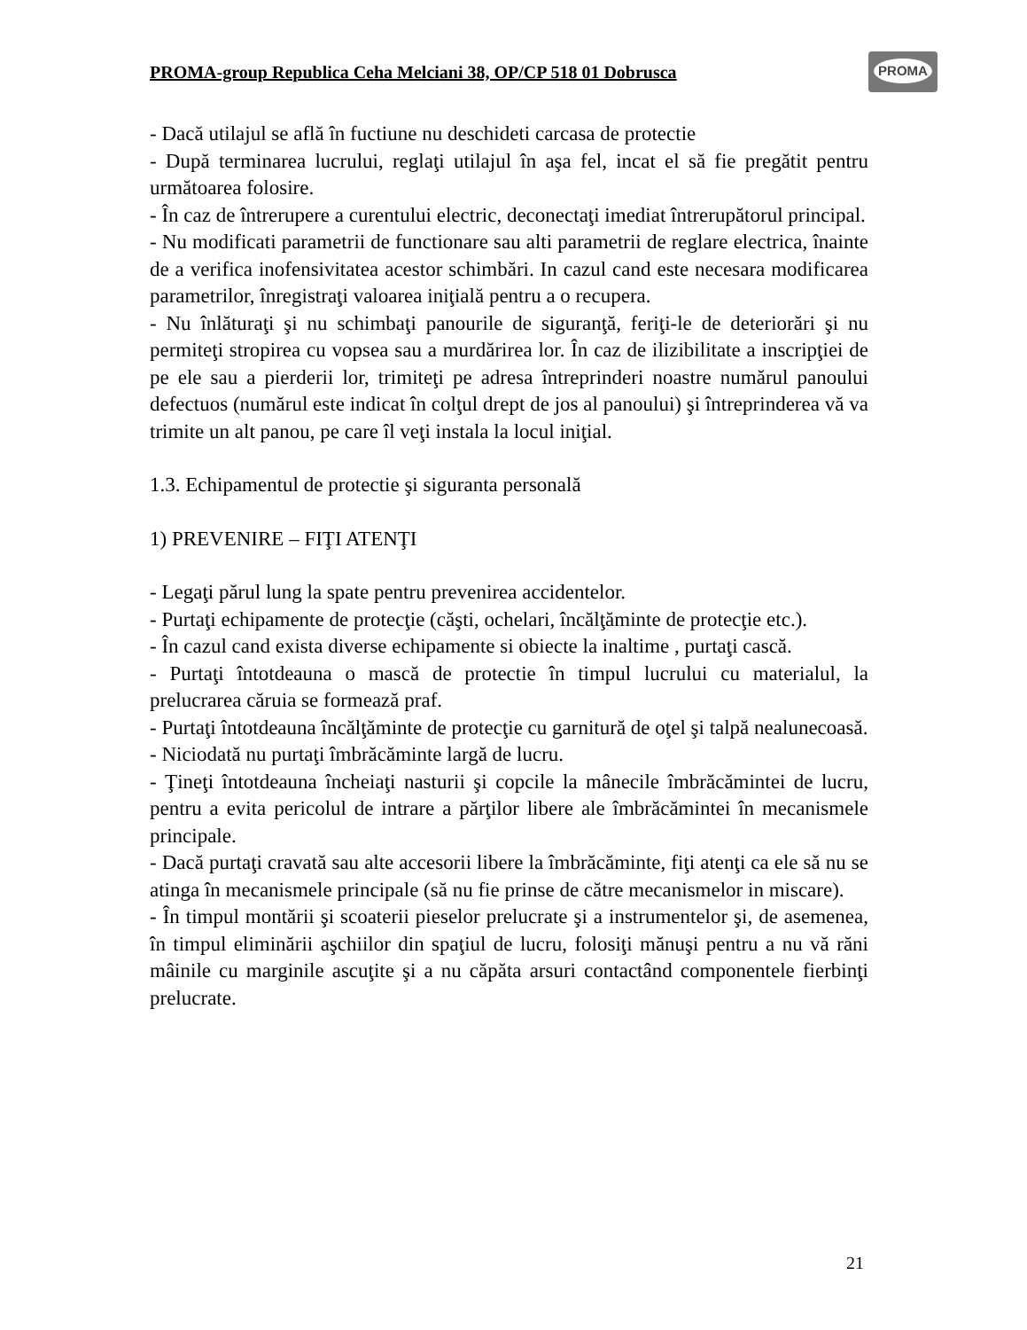PROMA-group Republica Ceha Melciani 38, OP/CP 518 01 Dobrusca
PROMA
- Dacă utilajul se află în fuctiune nu deschideti carcasa de protectie
- După terminarea lucrului, reglaţi utilajul în aşa fel, incat el să fie pregătit pentru următoarea folosire.
- În caz de întrerupere a curentului electric, deconectaţi imediat întrerupătorul principal.
- Nu modificati parametrii de functionare sau alti parametrii de reglare electrica, înainte de a verifica inofensivitatea acestor schimbări. In cazul cand este necesara modificarea parametrilor, înregistraţi valoarea iniţială pentru a o recupera.
- Nu înlăturaţi şi nu schimbaţi panourile de siguranţă, feriţi-le de deteriorări şi nu permiteţi stropirea cu vopsea sau a murdărirea lor. În caz de ilizibilitate a inscripţiei de pe ele sau a pierderii lor, trimiteţi pe adresa întreprinderi noastre numărul panoului defectuos (numărul este indicat în colţul drept de jos al panoului) şi întreprinderea vă va trimite un alt panou, pe care îl veţi instala la locul iniţial.
1.3. Echipamentul de protectie şi siguranta personală
1) PREVENIRE – FIŢI ATENŢI
- Legaţi părul lung la spate pentru prevenirea accidentelor.
- Purtaţi echipamente de protecţie (căşti, ochelari, încălţăminte de protecţie etc.).
- În cazul cand exista diverse echipamente si obiecte la inaltime , purtaţi cască.
- Purtaţi întotdeauna o mască de protectie în timpul lucrului cu materialul, la prelucrarea căruia se formează praf.
- Purtaţi întotdeauna încălţăminte de protecţie cu garnitură de oţel şi talpă nealunecoasă.
- Niciodată nu purtaţi îmbrăcăminte largă de lucru.
- Ţineţi întotdeauna încheiaţi nasturii şi copcile la mânecile îmbrăcămintei de lucru, pentru a evita pericolul de intrare a părţilor libere ale îmbrăcămintei în mecanismele principale.
- Dacă purtaţi cravată sau alte accesorii libere la îmbrăcăminte, fiţi atenţi ca ele să nu se atinga în mecanismele principale (să nu fie prinse de către mecanismelor in miscare).
- În timpul montării şi scoaterii pieselor prelucrate şi a instrumentelor şi, de asemenea, în timpul eliminării aşchiilor din spaţiul de lucru, folosiţi mănuşi pentru a nu vă răni mâinile cu marginile ascuţite şi a nu căpăta arsuri contactând componentele fierbinţi prelucrate.
21